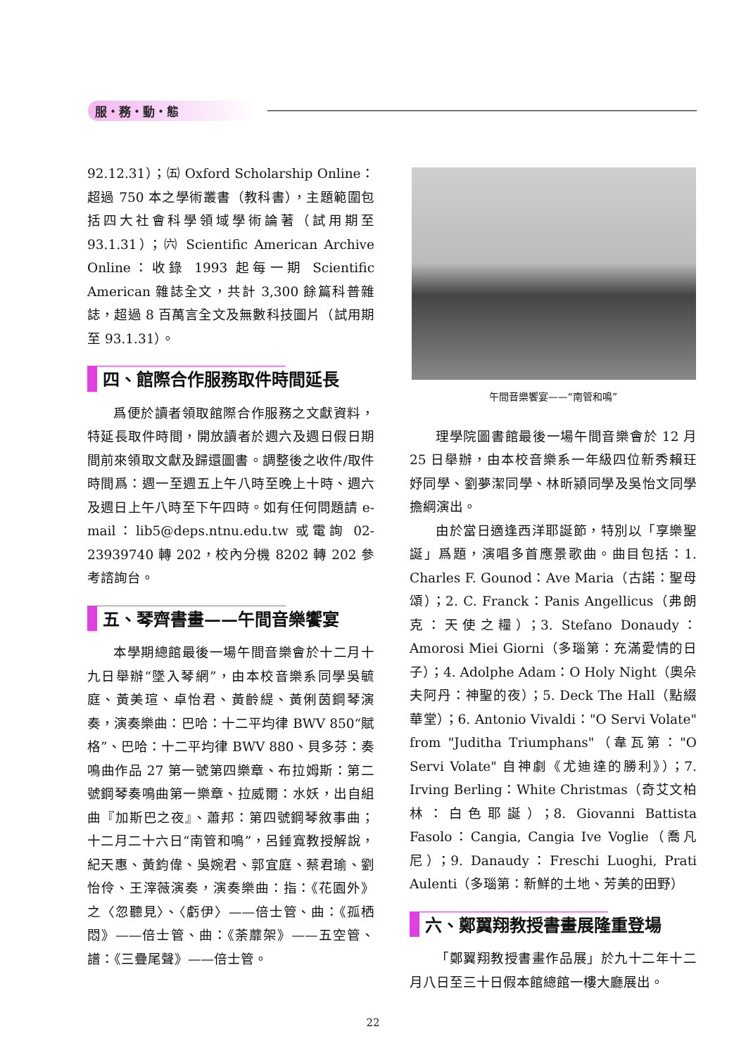服・務・動・態
92.12.31）；㈤ Oxford Scholarship Online：超過 750 本之學術叢書（教科書），主題範圍包括四大社會科學領域學術論著（試用期至 93.1.31）；㈥ Scientific American Archive Online：收錄 1993 起每一期 Scientific American 雜誌全文，共計 3,300 餘篇科普雜誌，超過 8 百萬言全文及無數科技圖片（試用期至 93.1.31）。
四、館際合作服務取件時間延長
爲便於讀者領取館際合作服務之文獻資料，特延長取件時間，開放讀者於週六及週日假日期間前來領取文獻及歸還圖書。調整後之收件/取件時間爲：週一至週五上午八時至晚上十時、週六及週日上午八時至下午四時。如有任何問題請 e-mail：lib5@deps.ntnu.edu.tw 或電詢 02-23939740 轉 202，校內分機 8202 轉 202 參考諮詢台。
五、琴齊書畫——午間音樂饗宴
本學期總館最後一場午間音樂會於十二月十九日舉辦“墜入琴網”，由本校音樂系同學吳毓庭、黃美瑄、卓怡君、黃齡緹、黃俐茵鋼琴演奏，演奏樂曲：巴哈：十二平均律 BWV 850“賦格”、巴哈：十二平均律 BWV 880、貝多芬：奏鳴曲作品 27 第一號第四樂章、布拉姆斯：第二號鋼琴奏鳴曲第一樂章、拉威爾：水妖，出自組曲『加斯巴之夜』、蕭邦：第四號鋼琴敘事曲；十二月二十六日“南管和鳴”，呂錘寬教授解說，紀天惠、黃鈞偉、吳婉君、郭宜庭、蔡君瑜、劉怡伶、王滓薇演奏，演奏樂曲：指：《花園外》之〈忽聽見〉、〈虧伊〉——倍士管、曲：《孤栖悶》——倍士管、曲：《荼蘼架》——五空管、譜：《三疊尾聲》——倍士管。
午間音樂饗宴——“南管和鳴”
理學院圖書館最後一場午間音樂會於 12 月 25 日舉辦，由本校音樂系一年級四位新秀賴玨妤同學、劉夢潔同學、林昕潁同學及吳怡文同學擔綱演出。
由於當日適逢西洋耶誕節，特別以「享樂聖誕」爲題，演唱多首應景歌曲。曲目包括：1. Charles F. Gounod：Ave Maria（古諾：聖母頌）；2. C. Franck：Panis Angellicus（弗朗克：天使之糧）；3. Stefano Donaudy：Amorosi Miei Giorni（多瑙第：充滿愛情的日子）；4. Adolphe Adam：O Holy Night（奧朵夫阿丹：神聖的夜）；5. Deck The Hall（點綴華堂）；6. Antonio Vivaldi："O Servi Volate" from "Juditha Triumphans"（韋瓦第："O Servi Volate" 自神劇《尤迪達的勝利》）；7. Irving Berling：White Christmas（奇艾文柏林：白色耶誕）；8. Giovanni Battista Fasolo：Cangia, Cangia Ive Voglie（喬凡尼）；9. Danaudy：Freschi Luoghi, Prati Aulenti（多瑙第：新鮮的土地、芳美的田野）
六、鄭翼翔教授書畫展隆重登場
「鄭翼翔教授書畫作品展」於九十二年十二月八日至三十日假本館總館一樓大廳展出。
22